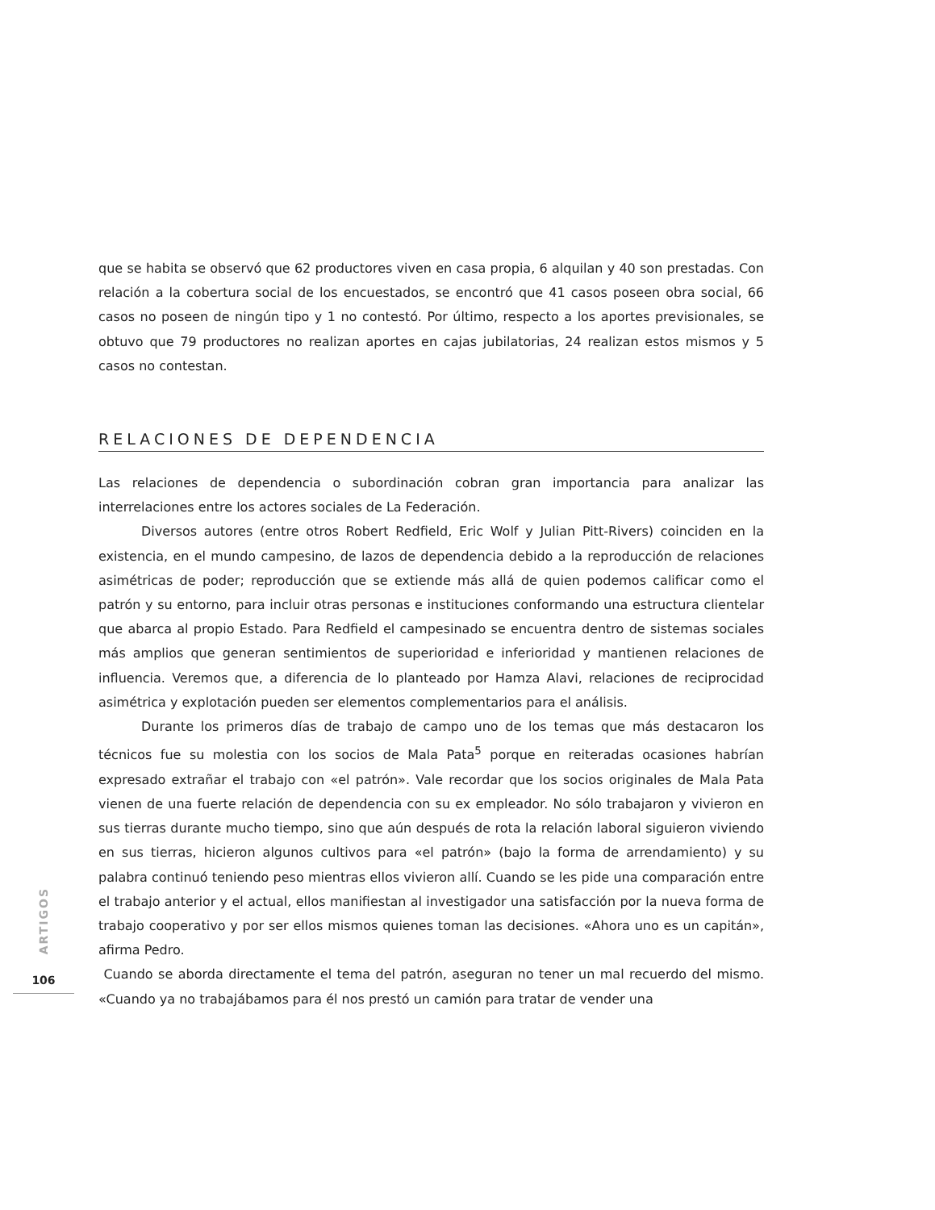que se habita se observó que 62 productores viven en casa propia, 6 alquilan y 40 son prestadas. Con relación a la cobertura social de los encuestados, se encontró que 41 casos poseen obra social, 66 casos no poseen de ningún tipo y 1 no contestó. Por último, respecto a los aportes previsionales, se obtuvo que 79 productores no realizan aportes en cajas jubilatorias, 24 realizan estos mismos y 5 casos no contestan.
RELACIONES DE DEPENDENCIA
Las relaciones de dependencia o subordinación cobran gran importancia para analizar las interrelaciones entre los actores sociales de La Federación.
Diversos autores (entre otros Robert Redfield, Eric Wolf y Julian Pitt-Rivers) coinciden en la existencia, en el mundo campesino, de lazos de dependencia debido a la reproducción de relaciones asimétricas de poder; reproducción que se extiende más allá de quien podemos calificar como el patrón y su entorno, para incluir otras personas e instituciones conformando una estructura clientelar que abarca al propio Estado. Para Redfield el campesinado se encuentra dentro de sistemas sociales más amplios que generan sentimientos de superioridad e inferioridad y mantienen relaciones de influencia. Veremos que, a diferencia de lo planteado por Hamza Alavi, relaciones de reciprocidad asimétrica y explotación pueden ser elementos complementarios para el análisis.
Durante los primeros días de trabajo de campo uno de los temas que más destacaron los técnicos fue su molestia con los socios de Mala Pata<sup>5</sup> porque en reiteradas ocasiones habrían expresado extrañar el trabajo con «el patrón». Vale recordar que los socios originales de Mala Pata vienen de una fuerte relación de dependencia con su ex empleador. No sólo trabajaron y vivieron en sus tierras durante mucho tiempo, sino que aún después de rota la relación laboral siguieron viviendo en sus tierras, hicieron algunos cultivos para «el patrón» (bajo la forma de arrendamiento) y su palabra continuó teniendo peso mientras ellos vivieron allí. Cuando se les pide una comparación entre el trabajo anterior y el actual, ellos manifiestan al investigador una satisfacción por la nueva forma de trabajo cooperativo y por ser ellos mismos quienes toman las decisiones. «Ahora uno es un capitán», afirma Pedro.
Cuando se aborda directamente el tema del patrón, aseguran no tener un mal recuerdo del mismo. «Cuando ya no trabajábamos para él nos prestó un camión para tratar de vender una
ARTIGOS
106